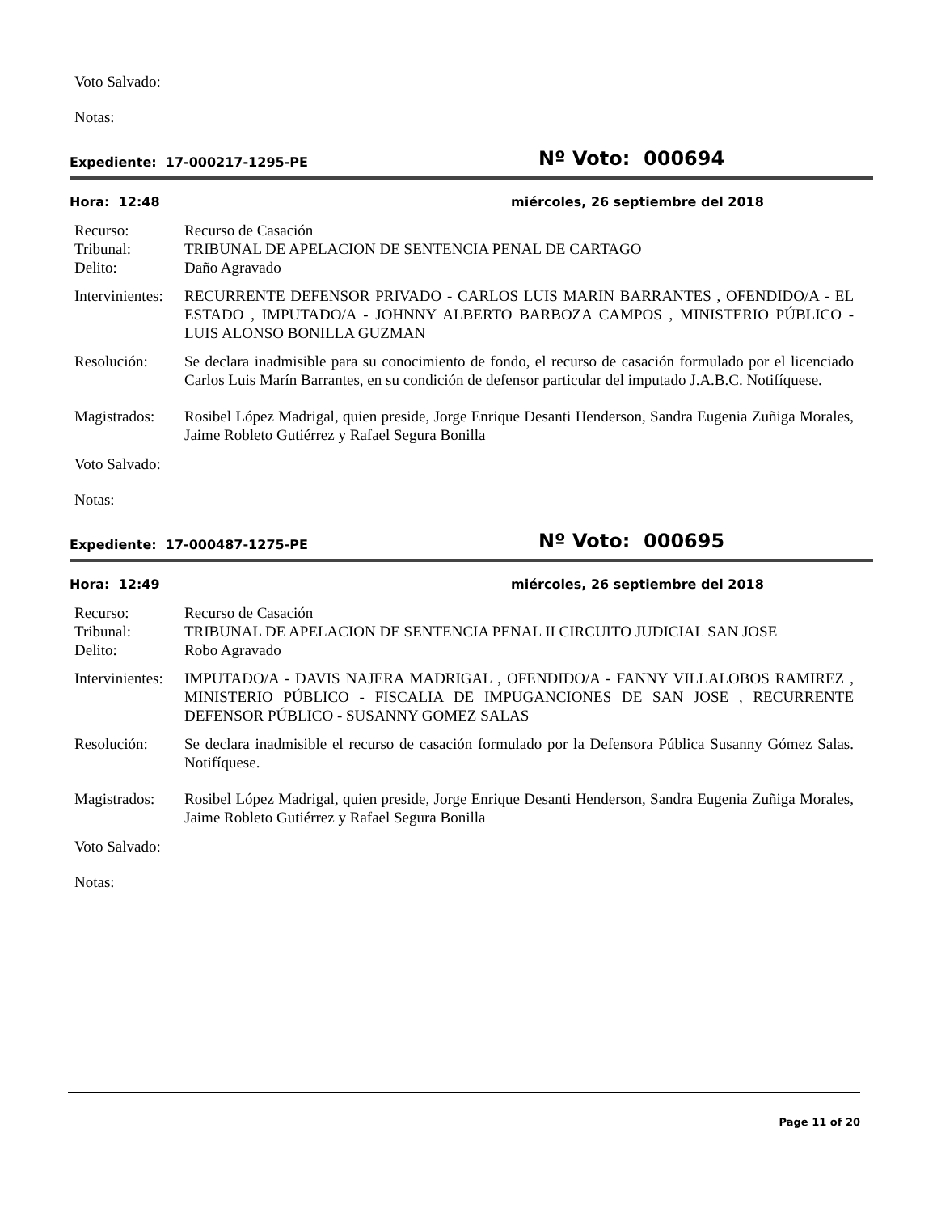Voto Salvado:
Notas:
Expediente: 17-000217-1295-PE Nº Voto: 000694
Hora: 12:48 miércoles, 26 septiembre del 2018
Recurso: Recurso de Casación
Tribunal: TRIBUNAL DE APELACION DE SENTENCIA PENAL DE CARTAGO
Delito: Daño Agravado
Intervinientes: RECURRENTE DEFENSOR PRIVADO - CARLOS LUIS MARIN BARRANTES , OFENDIDO/A - EL ESTADO , IMPUTADO/A - JOHNNY ALBERTO BARBOZA CAMPOS , MINISTERIO PÚBLICO - LUIS ALONSO BONILLA GUZMAN
Resolución: Se declara inadmisible para su conocimiento de fondo, el recurso de casación formulado por el licenciado Carlos Luis Marín Barrantes, en su condición de defensor particular del imputado J.A.B.C. Notifíquese.
Magistrados: Rosibel López Madrigal, quien preside, Jorge Enrique Desanti Henderson, Sandra Eugenia Zuñiga Morales, Jaime Robleto Gutiérrez y Rafael Segura Bonilla
Voto Salvado:
Notas:
Expediente: 17-000487-1275-PE Nº Voto: 000695
Hora: 12:49 miércoles, 26 septiembre del 2018
Recurso: Recurso de Casación
Tribunal: TRIBUNAL DE APELACION DE SENTENCIA PENAL II CIRCUITO JUDICIAL SAN JOSE
Delito: Robo Agravado
Intervinientes: IMPUTADO/A - DAVIS NAJERA MADRIGAL , OFENDIDO/A - FANNY VILLALOBOS RAMIREZ , MINISTERIO PÚBLICO - FISCALIA DE IMPUGANCIONES DE SAN JOSE , RECURRENTE DEFENSOR PÚBLICO - SUSANNY GOMEZ SALAS
Resolución: Se declara inadmisible el recurso de casación formulado por la Defensora Pública Susanny Gómez Salas. Notifíquese.
Magistrados: Rosibel López Madrigal, quien preside, Jorge Enrique Desanti Henderson, Sandra Eugenia Zuñiga Morales, Jaime Robleto Gutiérrez y Rafael Segura Bonilla
Voto Salvado:
Notas:
Page 11 of 20